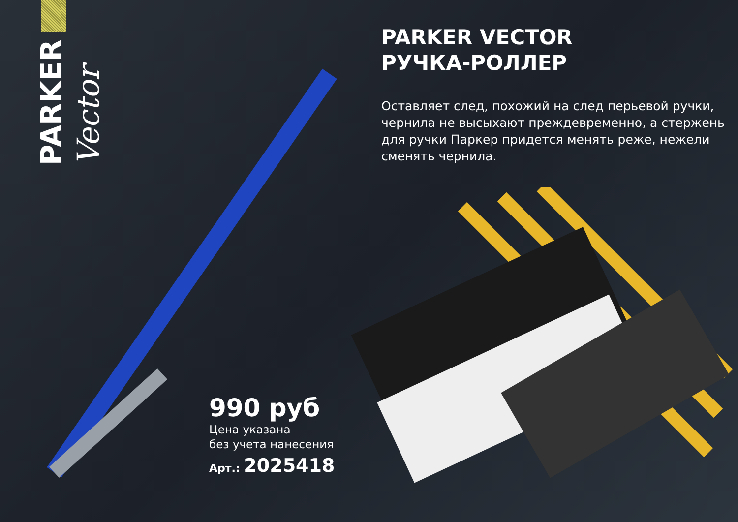PARKER Vector
PARKER VECTOR
РУЧКА-РОЛЛЕР
Оставляет след, похожий на след перьевой ручки, чернила не высыхают преждевременно, а стержень для ручки Паркер придется менять реже, нежели сменять чернила.
990 руб
Цена указана
без учета нанесения
Арт.: 2025418